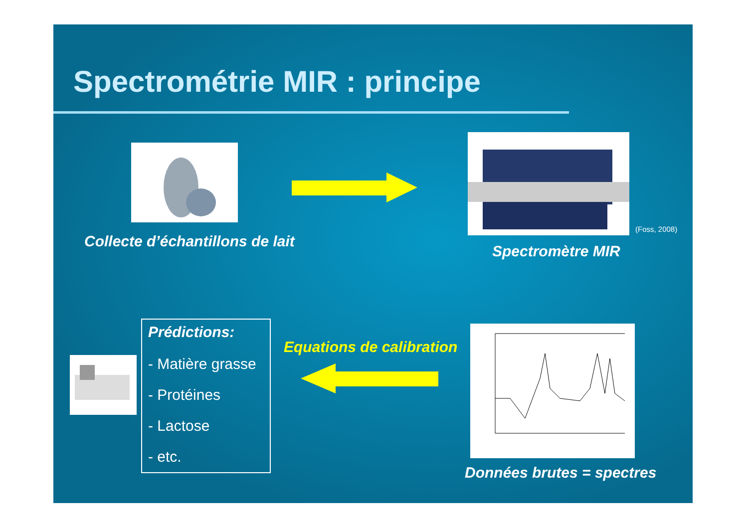Spectrométrie MIR : principe
Collecte d’échantillons de lait
(Foss, 2008)
Spectromètre MIR
Données brutes = spectres
Equations de calibration
Prédictions:
- Matière grasse
- Protéines
- Lactose
- etc.